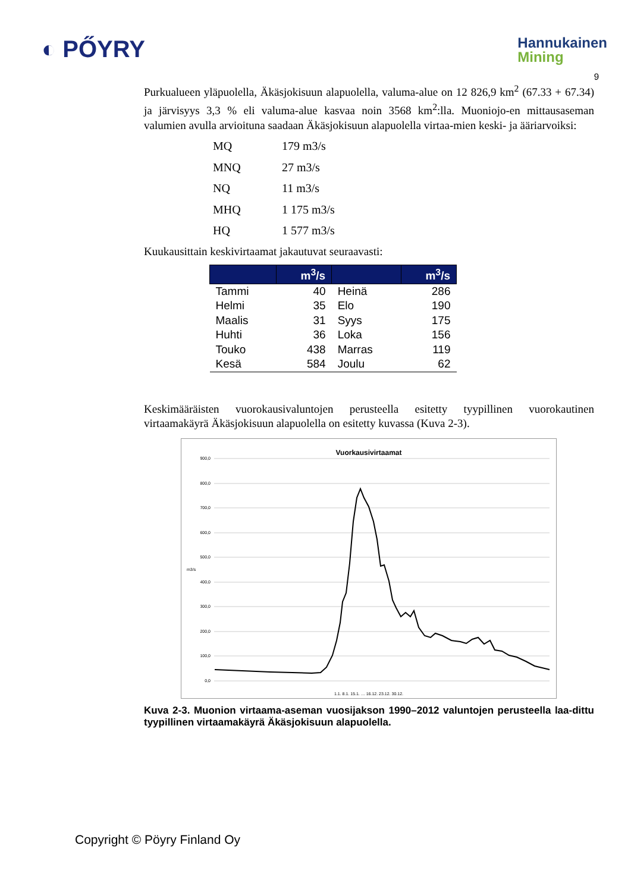◐ PŐYRY
Hannukainen
Mining
9
Purkualueen yläpuolella, Äkäsjokisuun alapuolella, valuma-alue on 12 826,9 km<sup>2</sup> (67.33 + 67.34) ja järvisyys 3,3 % eli valuma-alue kasvaa noin 3568 km<sup>2</sup>:lla. Muoniojo-en mittausaseman valumien avulla arvioituna saadaan Äkäsjokisuun alapuolella virtaa-mien keski- ja ääriarvoiksi:
| MQ | 179 m3/s |
| MNQ | 27 m3/s |
| NQ | 11 m3/s |
| MHQ | 1 175 m3/s |
| HQ | 1 577 m3/s |
Kuukausittain keskivirtaamat jakautuvat seuraavasti:
| | m<sup>3</sup>/s | | m<sup>3</sup>/s |
| --- | --- | --- | --- |
| Tammi | 40 | Heinä | 286 |
| Helmi | 35 | Elo | 190 |
| Maalis | 31 | Syys | 175 |
| Huhti | 36 | Loka | 156 |
| Touko | 438 | Marras | 119 |
| Kesä | 584 | Joulu | 62 |
Keskimääräisten vuorokausivaluntojen perusteella esitetty tyypillinen vuorokautinen virtaamakäyrä Äkäsjokisuun alapuolella on esitetty kuvassa (Kuva 2-3).
Vuorkausivirtaamat
900,0
800,0
700,0
600,0
500,0
400,0
300,0
200,0
100,0
0,0
m3/s
1.1. 8.1. 15.1. … 16.12. 23.12. 30.12.
Kuva 2-3. Muonion virtaama-aseman vuosijakson 1990–2012 valuntojen perusteella laa-dittu tyypillinen virtaamakäyrä Äkäsjokisuun alapuolella.
Copyright © Pöyry Finland Oy